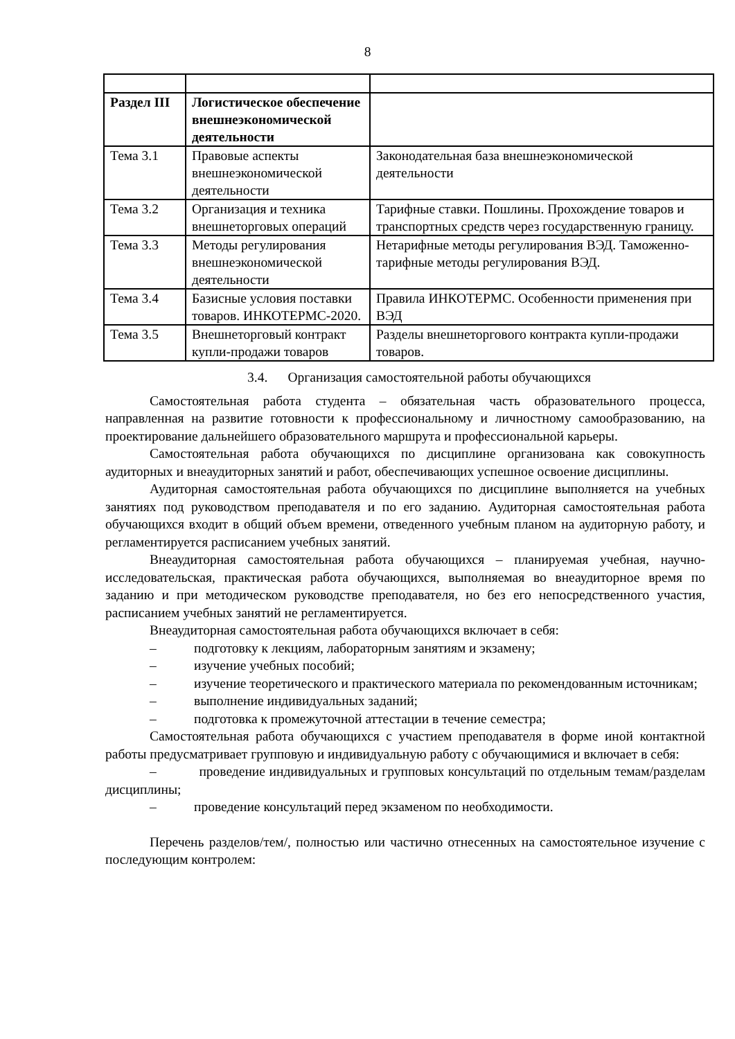8
| Раздел III | Логистическое обеспечение внешнеэкономической деятельности | |
| Тема 3.1 | Правовые аспекты внешнеэкономической деятельности | Законодательная база внешнеэкономической деятельности |
| Тема 3.2 | Организация и техника внешнеторговых операций | Тарифные ставки. Пошлины. Прохождение товаров и транспортных средств через государственную границу. |
| Тема 3.3 | Методы регулирования внешнеэкономической деятельности | Нетарифные методы регулирования ВЭД. Таможенно-тарифные методы регулирования ВЭД. |
| Тема 3.4 | Базисные условия поставки товаров. ИНКОТЕРМС-2020. | Правила ИНКОТЕРМС. Особенности применения при ВЭД |
| Тема 3.5 | Внешнеторговый контракт купли-продажи товаров | Разделы внешнеторгового контракта купли-продажи товаров. |
3.4. Организация самостоятельной работы обучающихся
Самостоятельная работа студента – обязательная часть образовательного процесса, направленная на развитие готовности к профессиональному и личностному самообразованию, на проектирование дальнейшего образовательного маршрута и профессиональной карьеры.
Самостоятельная работа обучающихся по дисциплине организована как совокупность аудиторных и внеаудиторных занятий и работ, обеспечивающих успешное освоение дисциплины.
Аудиторная самостоятельная работа обучающихся по дисциплине выполняется на учебных занятиях под руководством преподавателя и по его заданию. Аудиторная самостоятельная работа обучающихся входит в общий объем времени, отведенного учебным планом на аудиторную работу, и регламентируется расписанием учебных занятий.
Внеаудиторная самостоятельная работа обучающихся – планируемая учебная, научно-исследовательская, практическая работа обучающихся, выполняемая во внеаудиторное время по заданию и при методическом руководстве преподавателя, но без его непосредственного участия, расписанием учебных занятий не регламентируется.
Внеаудиторная самостоятельная работа обучающихся включает в себя:
– подготовку к лекциям, лабораторным занятиям и экзамену;
– изучение учебных пособий;
– изучение теоретического и практического материала по рекомендованным источникам;
– выполнение индивидуальных заданий;
– подготовка к промежуточной аттестации в течение семестра;
Самостоятельная работа обучающихся с участием преподавателя в форме иной контактной работы предусматривает групповую и индивидуальную работу с обучающимися и включает в себя:
– проведение индивидуальных и групповых консультаций по отдельным темам/разделам дисциплины;
– проведение консультаций перед экзаменом по необходимости.
Перечень разделов/тем/, полностью или частично отнесенных на самостоятельное изучение с последующим контролем: